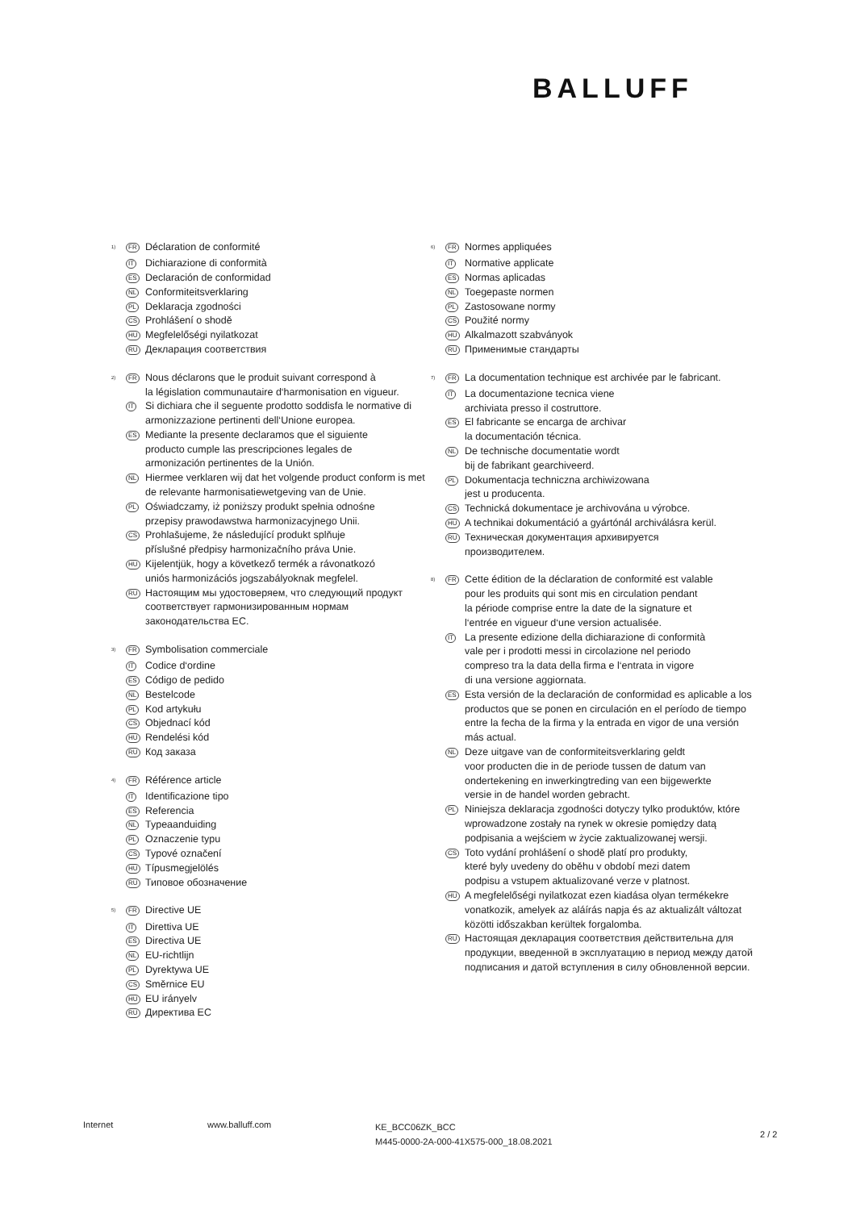BALLUFF
<sup>1)</sup>
FR
Déclaration de conformité
IT
Dichiarazione di conformità
ES
Declaración de conformidad
NL
Conformiteitsverklaring
PL
Deklaracja zgodności
CS
Prohlášení o shodě
HU
Megfelelőségi nyilatkozat
RU
Декларация соответствия
<sup>2)</sup>
FR
Nous déclarons que le produit suivant correspond à
la législation communautaire d‘harmonisation en vigueur.
IT
Si dichiara che il seguente prodotto soddisfa le normative di armonizzazione pertinenti dell‘Unione europea.
ES
Mediante la presente declaramos que el siguiente
producto cumple las prescripciones legales de
armonización pertinentes de la Unión.
NL
Hiermee verklaren wij dat het volgende product conform is met de relevante harmonisatiewetgeving van de Unie.
PL
Oświadczamy, iż poniższy produkt spełnia odnośne
przepisy prawodawstwa harmonizacyjnego Unii.
CS
Prohlašujeme, že následující produkt splňuje
příslušné předpisy harmonizačního práva Unie.
HU
Kijelentjük, hogy a következő termék a rávonatkozó
uniós harmonizációs jogszabályoknak megfelel.
RU
Настоящим мы удостоверяем, что следующий продукт соответствует гармонизированным нормам законодательства ЕС.
<sup>3)</sup>
FR
Symbolisation commerciale
IT
Codice d‘ordine
ES
Código de pedido
NL
Bestelcode
PL
Kod artykułu
CS
Objednací kód
HU
Rendelési kód
RU
Код заказа
<sup>4)</sup>
FR
Référence article
IT
Identificazione tipo
ES
Referencia
NL
Typeaanduiding
PL
Oznaczenie typu
CS
Typové označení
HU
Típusmegjelölés
RU
Типовое обозначение
<sup>5)</sup>
FR
Directive UE
IT
Direttiva UE
ES
Directiva UE
NL
EU-richtlijn
PL
Dyrektywa UE
CS
Směrnice EU
HU
EU irányelv
RU
Директива ЕС
<sup>6)</sup>
FR
Normes appliquées
IT
Normative applicate
ES
Normas aplicadas
NL
Toegepaste normen
PL
Zastosowane normy
CS
Použité normy
HU
Alkalmazott szabványok
RU
Применимые стандарты
<sup>7)</sup>
FR
La documentation technique est archivée par le fabricant.
IT
La documentazione tecnica viene
archiviata presso il costruttore.
ES
El fabricante se encarga de archivar
la documentación técnica.
NL
De technische documentatie wordt
bij de fabrikant gearchiveerd.
PL
Dokumentacja techniczna archiwizowana
jest u producenta.
CS
Technická dokumentace je archivována u výrobce.
HU
A technikai dokumentáció a gyártónál archiválásra kerül.
RU
Техническая документация архивируется
производителем.
<sup>8)</sup>
FR
Cette édition de la déclaration de conformité est valable
pour les produits qui sont mis en circulation pendant
la période comprise entre la date de la signature et
l‘entrée en vigueur d‘une version actualisée.
IT
La presente edizione della dichiarazione di conformità
vale per i prodotti messi in circolazione nel periodo
compreso tra la data della firma e l‘entrata in vigore
di una versione aggiornata.
ES
Esta versión de la declaración de conformidad es aplicable a los productos que se ponen en circulación en el período de tiempo entre la fecha de la firma y la entrada en vigor de una versión más actual.
NL
Deze uitgave van de conformiteitsverklaring geldt
voor producten die in de periode tussen de datum van
ondertekening en inwerkingtreding van een bijgewerkte
versie in de handel worden gebracht.
PL
Niniejsza deklaracja zgodności dotyczy tylko produktów, które wprowadzone zostały na rynek w okresie pomiędzy datą podpisania a wejściem w życie zaktualizowanej wersji.
CS
Toto vydání prohlášení o shodě platí pro produkty,
které byly uvedeny do oběhu v období mezi datem
podpisu a vstupem aktualizované verze v platnost.
HU
A megfelelőségi nyilatkozat ezen kiadása olyan termékekre vonatkozik, amelyek az aláírás napja és az aktualizált változat közötti időszakban kerültek forgalomba.
RU
Настоящая декларация соответствия действительна для продукции, введенной в эксплуатацию в период между датой подписания и датой вступления в силу обновленной версии.
Internet www.balluff.com
KE_BCC06ZK_BCC
M445-0000-2A-000-41X575-000_18.08.2021
2 / 2